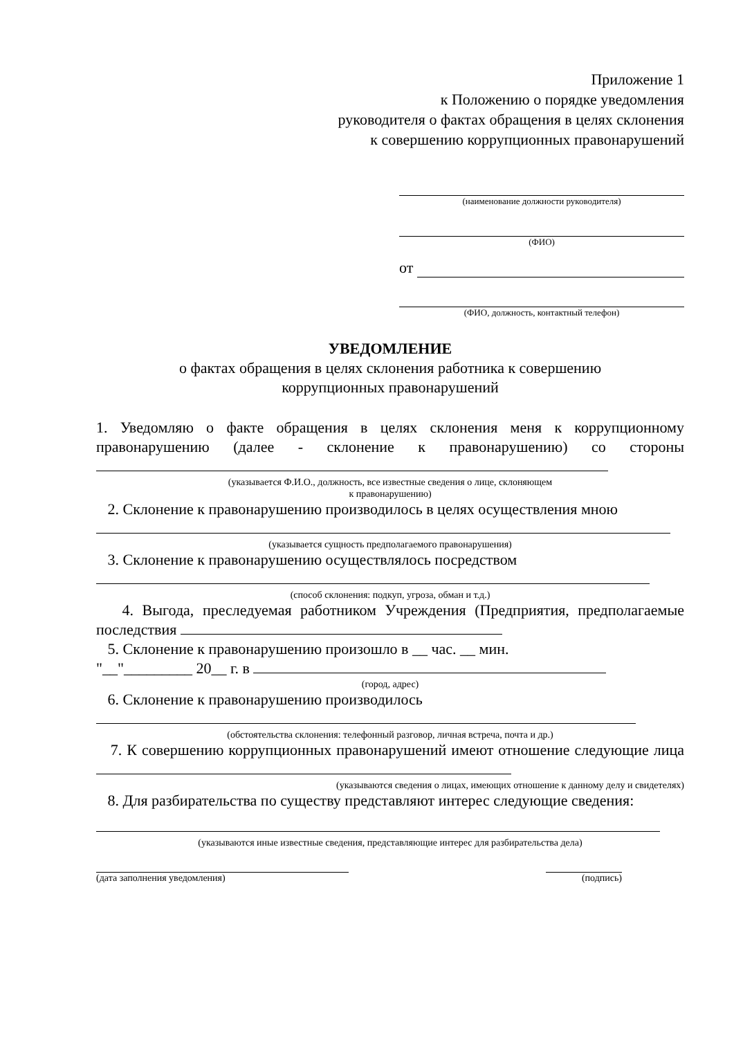Приложение 1
к Положению о порядке уведомления
руководителя о фактах обращения в целях склонения
к совершению коррупционных правонарушений
(наименование должности руководителя)
(ФИО)
от
(ФИО, должность, контактный телефон)
УВЕДОМЛЕНИЕ
о фактах обращения в целях склонения работника к совершению
коррупционных правонарушений
1. Уведомляю о факте обращения в целях склонения меня к коррупционному правонарушению (далее - склонение к правонарушению) со стороны
(указывается Ф.И.О., должность, все известные сведения о лице, склоняющем
к правонарушению)
2. Склонение к правонарушению производилось в целях осуществления мною
(указывается сущность предполагаемого правонарушения)
3. Склонение к правонарушению осуществлялось посредством
(способ склонения: подкуп, угроза, обман и т.д.)
4. Выгода, преследуемая работником Учреждения (Предприятия, предполагаемые последствия
5. Склонение к правонарушению произошло в __ час. __ мин.
"__"_________ 20__ г. в
(город, адрес)
6. Склонение к правонарушению производилось
(обстоятельства склонения: телефонный разговор, личная встреча, почта и др.)
7. К совершению коррупционных правонарушений имеют отношение следующие лица
(указываются сведения о лицах, имеющих отношение к данному делу и свидетелях)
8. Для разбирательства по существу представляют интерес следующие сведения:
(указываются иные известные сведения, представляющие интерес для разбирательства дела)
(дата заполнения уведомления) (подпись)